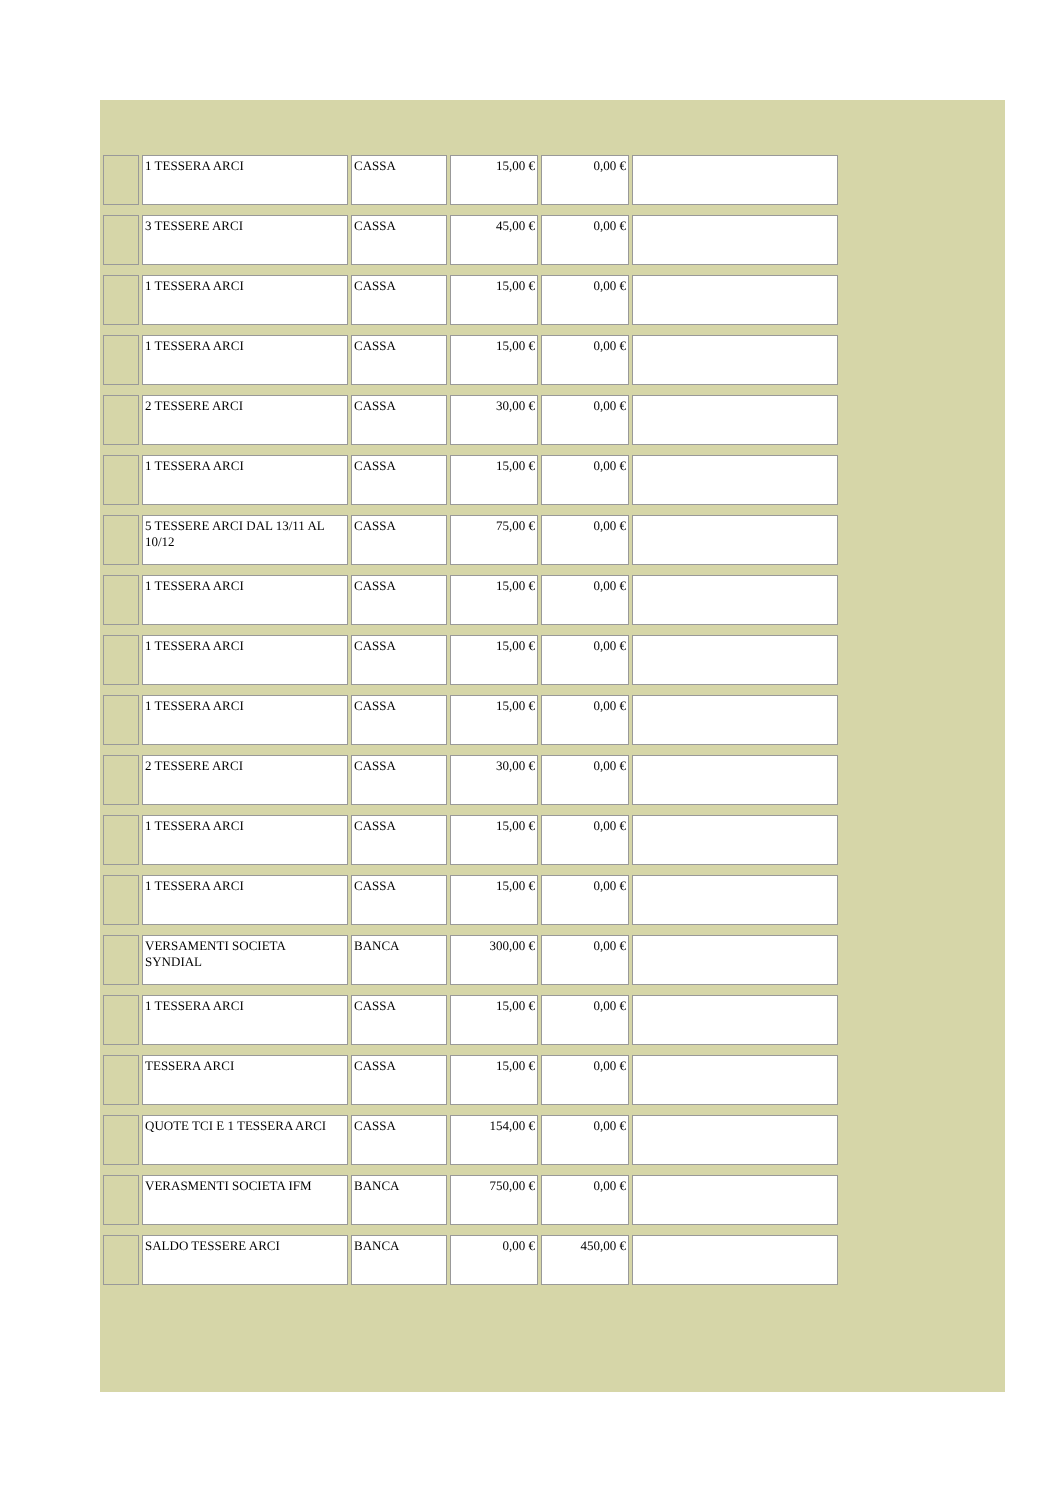| | 1 TESSERA ARCI | CASSA | 15,00 € | 0,00 € | |
| | 3 TESSERE ARCI | CASSA | 45,00 € | 0,00 € | |
| | 1 TESSERA ARCI | CASSA | 15,00 € | 0,00 € | |
| | 1 TESSERA ARCI | CASSA | 15,00 € | 0,00 € | |
| | 2 TESSERE ARCI | CASSA | 30,00 € | 0,00 € | |
| | 1 TESSERA ARCI | CASSA | 15,00 € | 0,00 € | |
| | 5 TESSERE ARCI DAL 13/11 AL 10/12 | CASSA | 75,00 € | 0,00 € | |
| | 1 TESSERA ARCI | CASSA | 15,00 € | 0,00 € | |
| | 1 TESSERA ARCI | CASSA | 15,00 € | 0,00 € | |
| | 1 TESSERA ARCI | CASSA | 15,00 € | 0,00 € | |
| | 2 TESSERE ARCI | CASSA | 30,00 € | 0,00 € | |
| | 1 TESSERA ARCI | CASSA | 15,00 € | 0,00 € | |
| | 1 TESSERA ARCI | CASSA | 15,00 € | 0,00 € | |
| | VERSAMENTI SOCIETA SYNDIAL | BANCA | 300,00 € | 0,00 € | |
| | 1 TESSERA ARCI | CASSA | 15,00 € | 0,00 € | |
| | TESSERA ARCI | CASSA | 15,00 € | 0,00 € | |
| | QUOTE TCI E 1 TESSERA ARCI | CASSA | 154,00 € | 0,00 € | |
| | VERASMENTI SOCIETA IFM | BANCA | 750,00 € | 0,00 € | |
| | SALDO TESSERE ARCI | BANCA | 0,00 € | 450,00 € | |